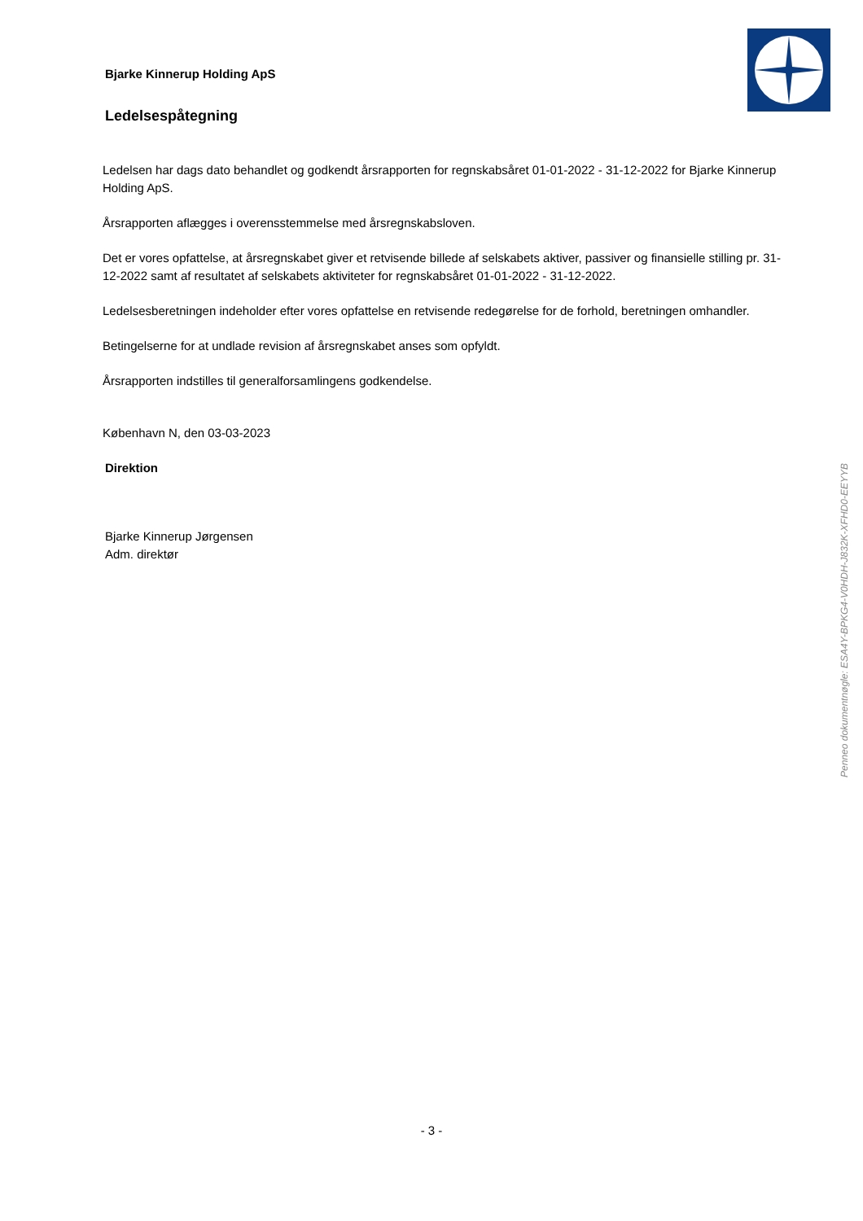Bjarke Kinnerup Holding ApS
Ledelsespåtegning
Ledelsen har dags dato behandlet og godkendt årsrapporten for regnskabsåret 01-01-2022 - 31-12-2022 for Bjarke Kinnerup Holding ApS.
Årsrapporten aflægges i overensstemmelse med årsregnskabsloven.
Det er vores opfattelse, at årsregnskabet giver et retvisende billede af selskabets aktiver, passiver og finansielle stilling pr. 31-12-2022 samt af resultatet af selskabets aktiviteter for regnskabsåret 01-01-2022 - 31-12-2022.
Ledelsesberetningen indeholder efter vores opfattelse en retvisende redegørelse for de forhold, beretningen omhandler.
Betingelserne for at undlade revision af årsregnskabet anses som opfyldt.
Årsrapporten indstilles til generalforsamlingens godkendelse.
København N, den 03-03-2023
Direktion
Bjarke Kinnerup Jørgensen
Adm. direktør
Penneo dokumentnøgle: ESA4Y-BPKG4-V0HDH-J832K-XFHD0-EEYYB
- 3 -